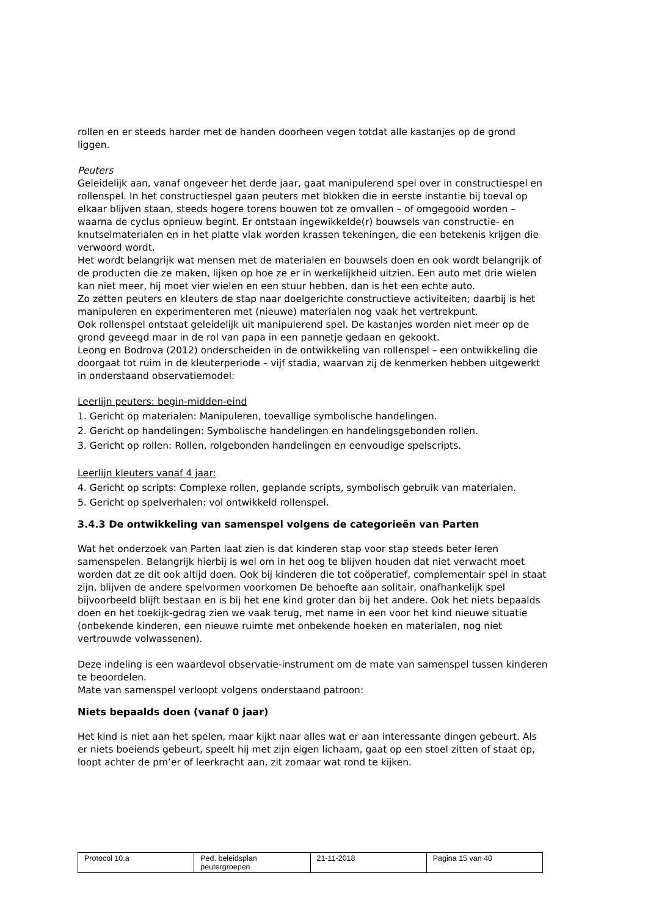rollen en er steeds harder met de handen doorheen vegen totdat alle kastanjes op de grond liggen.
Peuters
Geleidelijk aan, vanaf ongeveer het derde jaar, gaat manipulerend spel over in constructiespel en rollenspel. In het constructiespel gaan peuters met blokken die in eerste instantie bij toeval op elkaar blijven staan, steeds hogere torens bouwen tot ze omvallen – of omgegooid worden – waarna de cyclus opnieuw begint. Er ontstaan ingewikkelde(r) bouwsels van constructie- en knutselmaterialen en in het platte vlak worden krassen tekeningen, die een betekenis krijgen die verwoord wordt.
Het wordt belangrijk wat mensen met de materialen en bouwsels doen en ook wordt belangrijk of de producten die ze maken, lijken op hoe ze er in werkelijkheid uitzien. Een auto met drie wielen kan niet meer, hij moet vier wielen en een stuur hebben, dan is het een echte auto.
Zo zetten peuters en kleuters de stap naar doelgerichte constructieve activiteiten; daarbij is het manipuleren en experimenteren met (nieuwe) materialen nog vaak het vertrekpunt.
Ook rollenspel ontstaat geleidelijk uit manipulerend spel. De kastanjes worden niet meer op de grond geveegd maar in de rol van papa in een pannetje gedaan en gekookt.
Leong en Bodrova (2012) onderscheiden in de ontwikkeling van rollenspel – een ontwikkeling die doorgaat tot ruim in de kleuterperiode – vijf stadia, waarvan zij de kenmerken hebben uitgewerkt in onderstaand observatiemodel:
Leerlijn peuters: begin-midden-eind
1. Gericht op materialen: Manipuleren, toevallige symbolische handelingen.
2. Gericht op handelingen: Symbolische handelingen en handelingsgebonden rollen.
3. Gericht op rollen: Rollen, rolgebonden handelingen en eenvoudige spelscripts.
Leerlijn kleuters vanaf 4 jaar:
4. Gericht op scripts: Complexe rollen, geplande scripts, symbolisch gebruik van materialen.
5. Gericht op spelverhalen: vol ontwikkeld rollenspel.
3.4.3 De ontwikkeling van samenspel volgens de categorieën van Parten
Wat het onderzoek van Parten laat zien is dat kinderen stap voor stap steeds beter leren samenspelen. Belangrijk hierbij is wel om in het oog te blijven houden dat niet verwacht moet worden dat ze dit ook altijd doen. Ook bij kinderen die tot coöperatief, complementair spel in staat zijn, blijven de andere spelvormen voorkomen De behoefte aan solitair, onafhankelijk spel bijvoorbeeld blijft bestaan en is bij het ene kind groter dan bij het andere. Ook het niets bepaalds doen en het toekijk-gedrag zien we vaak terug, met name in een voor het kind nieuwe situatie (onbekende kinderen, een nieuwe ruimte met onbekende hoeken en materialen, nog niet vertrouwde volwassenen).
Deze indeling is een waardevol observatie-instrument om de mate van samenspel tussen kinderen te beoordelen.
Mate van samenspel verloopt volgens onderstaand patroon:
Niets bepaalds doen (vanaf 0 jaar)
Het kind is niet aan het spelen, maar kijkt naar alles wat er aan interessante dingen gebeurt. Als er niets boeiends gebeurt, speelt hij met zijn eigen lichaam, gaat op een stoel zitten of staat op, loopt achter de pm’er of leerkracht aan, zit zomaar wat rond te kijken.
| Protocol 10.a | Ped. beleidsplan peutergroepen | 21-11-2018 | Pagina 15 van 40 |